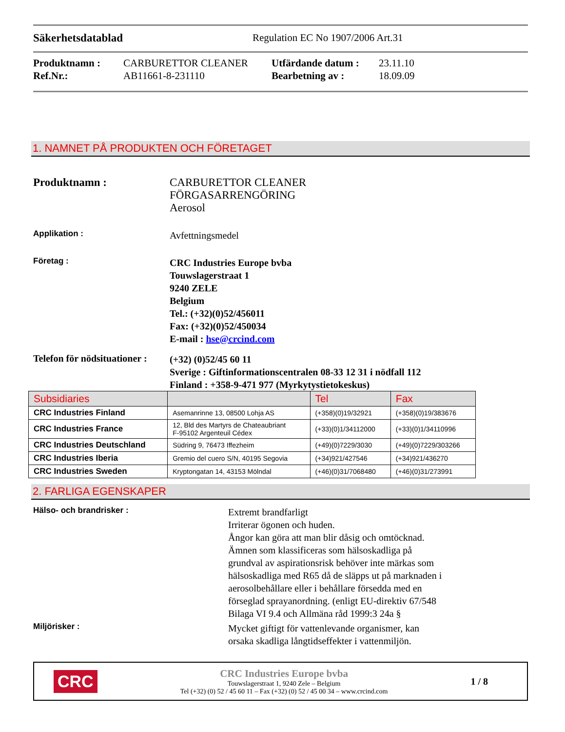Säkerhetsdatablad Regulation EC No 1907/2006 Art.31
Produktnamn : CARBURETTOR CLEANER Utfärdande datum : 23.11.10 Ref.Nr.: AB11661-8-231110 Bearbetning av : 18.09.09
1. NAMNET PÅ PRODUKTEN OCH FÖRETAGET
Produktnamn :
CARBURETTOR CLEANER
FÖRGASARRENGÖRING
Aerosol
Applikation :
Avfettningsmedel
Företag :
CRC Industries Europe bvba
Touwslagerstraat 1
9240 ZELE
Belgium
Tel.: (+32)(0)52/456011
Fax: (+32)(0)52/450034
E-mail : hse@crcind.com
Telefon för nödsituationer :
(+32) (0)52/45 60 11
Sverige : Giftinformationscentralen 08-33 12 31 i nödfall 112
Finland : +358-9-471 977 (Myrkytystietokeskus)
| Subsidiaries | | Tel | Fax |
| --- | --- | --- | --- |
| CRC Industries Finland | Asemanrinne 13, 08500 Lohja AS | (+358)(0)19/32921 | (+358)(0)19/383676 |
| CRC Industries France | 12, Bld des Martyrs de Chateaubriant F-95102 Argenteuil Cédex | (+33)(0)1/34112000 | (+33)(0)1/34110996 |
| CRC Industries Deutschland | Südring 9, 76473 Iffezheim | (+49)(0)7229/3030 | (+49)(0)7229/303266 |
| CRC Industries Iberia | Gremio del cuero S/N, 40195 Segovia | (+34)921/427546 | (+34)921/436270 |
| CRC Industries Sweden | Kryptongatan 14, 43153 Mölndal | (+46)(0)31/7068480 | (+46)(0)31/273991 |
2. FARLIGA EGENSKAPER
Hälso- och brandrisker :
Extremt brandfarligt
Irriterar ögonen och huden.
Ångor kan göra att man blir dåsig och omtöcknad.
Ämnen som klassificeras som hälsoskadliga på
grundval av aspirationsrisk behöver inte märkas som
hälsoskadliga med R65 då de släpps ut på marknaden i
aerosolbehållare eller i behållare försedda med en
förseglad sprayanordning. (enligt EU-direktiv 67/548
Bilaga VI 9.4 och Allmäna råd 1999:3 24a §
Miljörisker :
Mycket giftigt för vattenlevande organismer, kan
orsaka skadliga långtidseffekter i vattenmiljön.
CRC
CRC Industries Europe bvba
Touwslagerstraat 1, 9240 Zele – Belgium
Tel (+32) (0) 52 / 45 60 11 – Fax (+32) (0) 52 / 45 00 34 – www.crcind.com
1 / 8